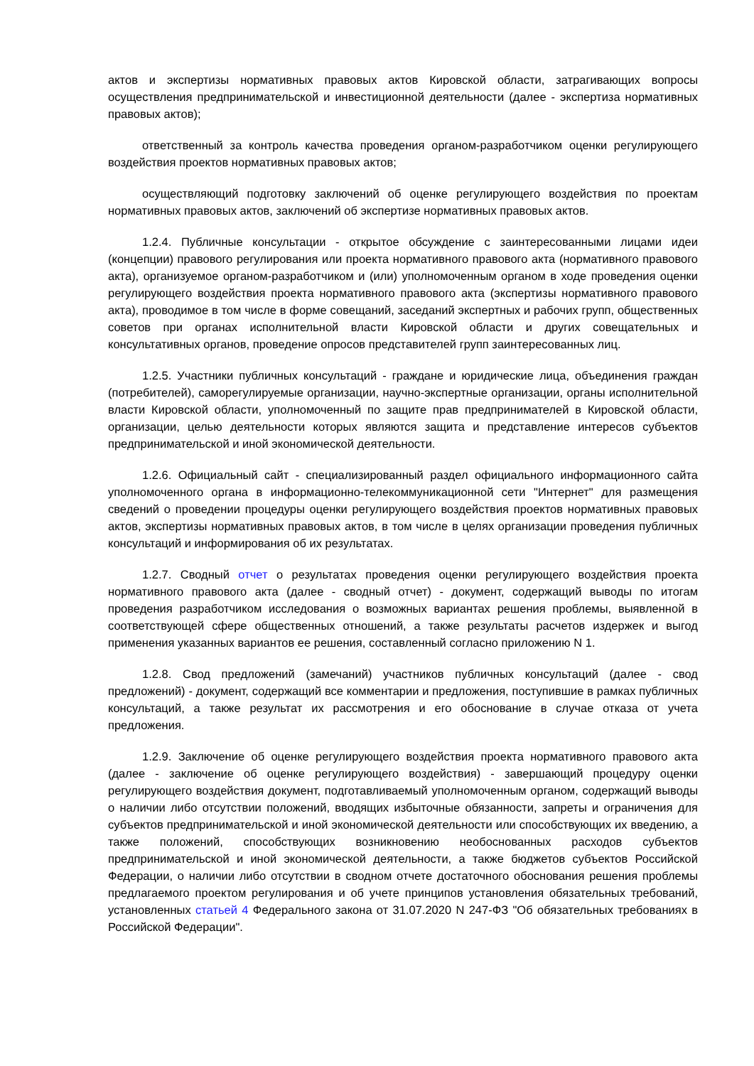актов и экспертизы нормативных правовых актов Кировской области, затрагивающих вопросы осуществления предпринимательской и инвестиционной деятельности (далее - экспертиза нормативных правовых актов);
ответственный за контроль качества проведения органом-разработчиком оценки регулирующего воздействия проектов нормативных правовых актов;
осуществляющий подготовку заключений об оценке регулирующего воздействия по проектам нормативных правовых актов, заключений об экспертизе нормативных правовых актов.
1.2.4. Публичные консультации - открытое обсуждение с заинтересованными лицами идеи (концепции) правового регулирования или проекта нормативного правового акта (нормативного правового акта), организуемое органом-разработчиком и (или) уполномоченным органом в ходе проведения оценки регулирующего воздействия проекта нормативного правового акта (экспертизы нормативного правового акта), проводимое в том числе в форме совещаний, заседаний экспертных и рабочих групп, общественных советов при органах исполнительной власти Кировской области и других совещательных и консультативных органов, проведение опросов представителей групп заинтересованных лиц.
1.2.5. Участники публичных консультаций - граждане и юридические лица, объединения граждан (потребителей), саморегулируемые организации, научно-экспертные организации, органы исполнительной власти Кировской области, уполномоченный по защите прав предпринимателей в Кировской области, организации, целью деятельности которых являются защита и представление интересов субъектов предпринимательской и иной экономической деятельности.
1.2.6. Официальный сайт - специализированный раздел официального информационного сайта уполномоченного органа в информационно-телекоммуникационной сети "Интернет" для размещения сведений о проведении процедуры оценки регулирующего воздействия проектов нормативных правовых актов, экспертизы нормативных правовых актов, в том числе в целях организации проведения публичных консультаций и информирования об их результатах.
1.2.7. Сводный отчет о результатах проведения оценки регулирующего воздействия проекта нормативного правового акта (далее - сводный отчет) - документ, содержащий выводы по итогам проведения разработчиком исследования о возможных вариантах решения проблемы, выявленной в соответствующей сфере общественных отношений, а также результаты расчетов издержек и выгод применения указанных вариантов ее решения, составленный согласно приложению N 1.
1.2.8. Свод предложений (замечаний) участников публичных консультаций (далее - свод предложений) - документ, содержащий все комментарии и предложения, поступившие в рамках публичных консультаций, а также результат их рассмотрения и его обоснование в случае отказа от учета предложения.
1.2.9. Заключение об оценке регулирующего воздействия проекта нормативного правового акта (далее - заключение об оценке регулирующего воздействия) - завершающий процедуру оценки регулирующего воздействия документ, подготавливаемый уполномоченным органом, содержащий выводы о наличии либо отсутствии положений, вводящих избыточные обязанности, запреты и ограничения для субъектов предпринимательской и иной экономической деятельности или способствующих их введению, а также положений, способствующих возникновению необоснованных расходов субъектов предпринимательской и иной экономической деятельности, а также бюджетов субъектов Российской Федерации, о наличии либо отсутствии в сводном отчете достаточного обоснования решения проблемы предлагаемого проектом регулирования и об учете принципов установления обязательных требований, установленных статьей 4 Федерального закона от 31.07.2020 N 247-ФЗ "Об обязательных требованиях в Российской Федерации".